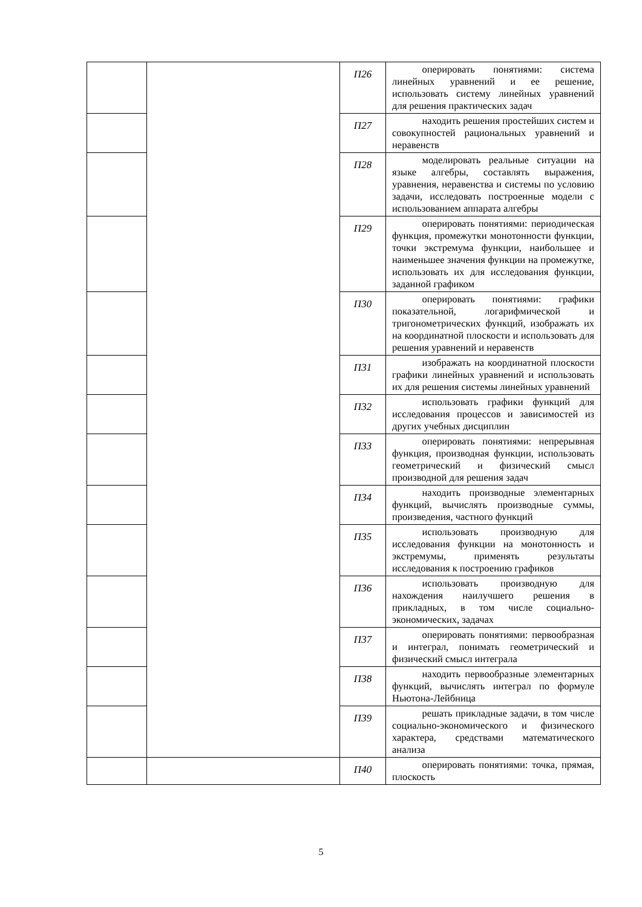| | | П26 | оперировать понятиями: система линейных уравнений и ее решение, использовать систему линейных уравнений для решения практических задач |
| | | П27 | находить решения простейших систем и совокупностей рациональных уравнений и неравенств |
| | | П28 | моделировать реальные ситуации на языке алгебры, составлять выражения, уравнения, неравенства и системы по условию задачи, исследовать построенные модели с использованием аппарата алгебры |
| | | П29 | оперировать понятиями: периодическая функция, промежутки монотонности функции, точки экстремума функции, наибольшее и наименьшее значения функции на промежутке, использовать их для исследования функции, заданной графиком |
| | | П30 | оперировать понятиями: графики показательной, логарифмической и тригонометрических функций, изображать их на координатной плоскости и использовать для решения уравнений и неравенств |
| | | П31 | изображать на координатной плоскости графики линейных уравнений и использовать их для решения системы линейных уравнений |
| | | П32 | использовать графики функций для исследования процессов и зависимостей из других учебных дисциплин |
| | | П33 | оперировать понятиями: непрерывная функция, производная функции, использовать геометрический и физический смысл производной для решения задач |
| | | П34 | находить производные элементарных функций, вычислять производные суммы, произведения, частного функций |
| | | П35 | использовать производную для исследования функции на монотонность и экстремумы, применять результаты исследования к построению графиков |
| | | П36 | использовать производную для нахождения наилучшего решения в прикладных, в том числе социально-экономических, задачах |
| | | П37 | оперировать понятиями: первообразная и интеграл, понимать геометрический и физический смысл интеграла |
| | | П38 | находить первообразные элементарных функций, вычислять интеграл по формуле Ньютона-Лейбница |
| | | П39 | решать прикладные задачи, в том числе социально-экономического и физического характера, средствами математического анализа |
| | | П40 | оперировать понятиями: точка, прямая, плоскость |
5